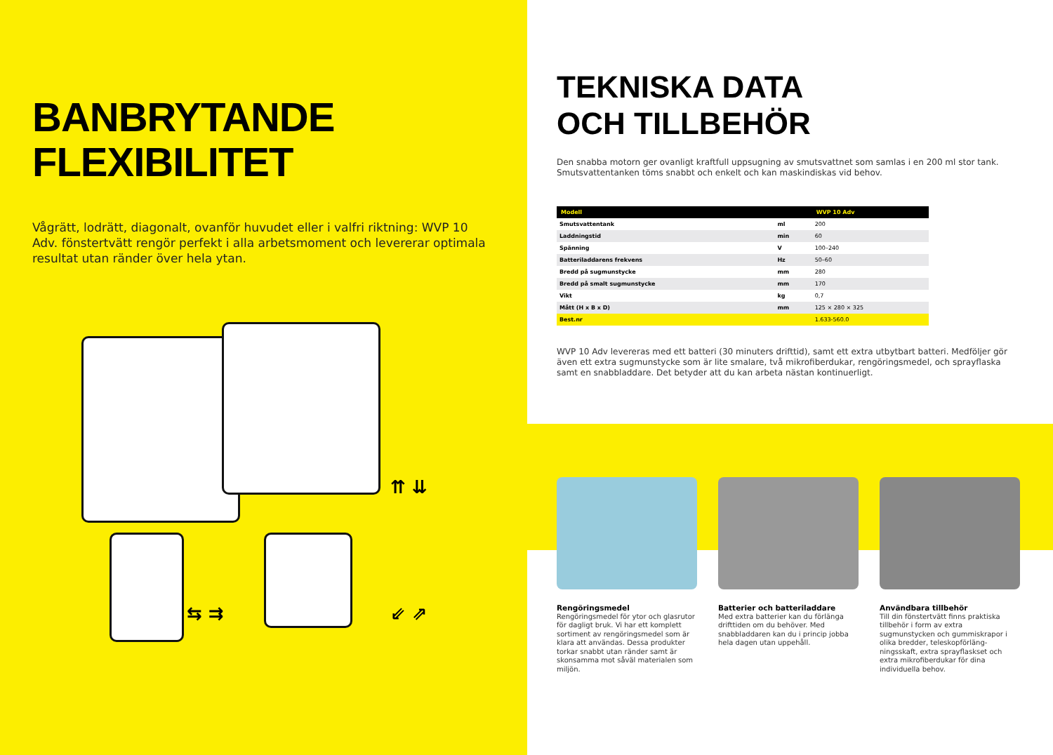BANBRYTANDE
FLEXIBILITET
Vågrätt, lodrätt, diagonalt, ovanför huvudet eller i valfri riktning: WVP 10 Adv. fönstertvätt rengör perfekt i alla arbetsmoment och levererar optimala resultat utan ränder över hela ytan.
⇈ ⇊
⇆ ⇉ ⇙ ⇗
TEKNISKA DATA
OCH TILLBEHÖR
Den snabba motorn ger ovanligt kraftfull uppsugning av smutsvattnet som samlas i en 200 ml stor tank. Smutsvattentanken töms snabbt och enkelt och kan maskindiskas vid behov.
| Modell | | WVP 10 Adv |
| --- | --- | --- |
| Smutsvattentank | ml | 200 |
| Laddningstid | min | 60 |
| Spänning | V | 100–240 |
| Batteriladdarens frekvens | Hz | 50–60 |
| Bredd på sugmunstycke | mm | 280 |
| Bredd på smalt sugmunstycke | mm | 170 |
| Vikt | kg | 0,7 |
| Mått (H x B x D) | mm | 125 × 280 × 325 |
| Best.nr | | 1.633-560.0 |
WVP 10 Adv levereras med ett batteri (30 minuters drifttid), samt ett extra utbytbart batteri. Medföljer gör även ett extra sugmunstycke som är lite smalare, två mikrofiberdukar, rengörings­medel, och sprayflaska samt en snabbladdare. Det betyder att du kan arbeta nästan kontinuerligt.
Rengöringsmedel
Rengöringsmedel för ytor och glasrutor för dagligt bruk. Vi har ett komplett sortiment av rengöringsmedel som är klara att använ­das. Dessa produkter torkar snabbt utan ränder samt är skonsamma mot såväl materialen som miljön.
Batterier och batteriladdare
Med extra batterier kan du förlänga drift­tiden om du behöver. Med snabbladdaren kan du i princip jobba hela dagen utan uppehåll.
Användbara tillbehör
Till din fönstertvätt finns praktiska tillbehör i form av extra sugmunstycken och gummi­skrapor i olika bredder, teleskopförläng­ningsskaft, extra sprayflaskset och extra mikrofiberdukar för dina individuella behov.